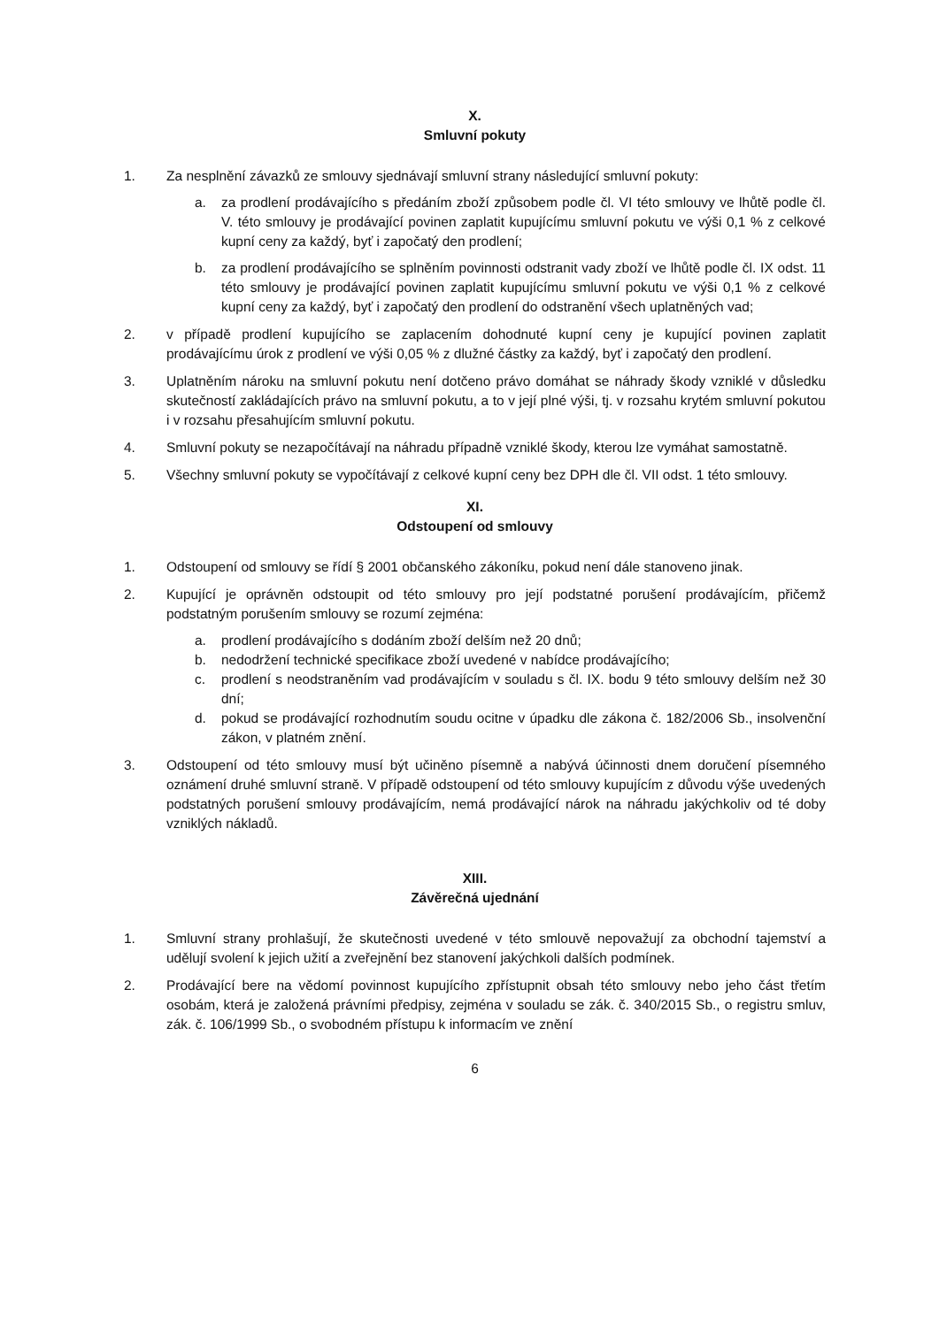X.
Smluvní pokuty
1. Za nesplnění závazků ze smlouvy sjednávají smluvní strany následující smluvní pokuty:
a. za prodlení prodávajícího s předáním zboží způsobem podle čl. VI této smlouvy ve lhůtě podle čl. V. této smlouvy je prodávající povinen zaplatit kupujícímu smluvní pokutu ve výši 0,1 % z celkové kupní ceny za každý, byť i započatý den prodlení;
b. za prodlení prodávajícího se splněním povinnosti odstranit vady zboží ve lhůtě podle čl. IX odst. 11 této smlouvy je prodávající povinen zaplatit kupujícímu smluvní pokutu ve výši 0,1 % z celkové kupní ceny za každý, byť i započatý den prodlení do odstranění všech uplatněných vad;
2. v případě prodlení kupujícího se zaplacením dohodnuté kupní ceny je kupující povinen zaplatit prodávajícímu úrok z prodlení ve výši 0,05 % z dlužné částky za každý, byť i započatý den prodlení.
3. Uplatněním nároku na smluvní pokutu není dotčeno právo domáhat se náhrady škody vzniklé v důsledku skutečností zakládajících právo na smluvní pokutu, a to v její plné výši, tj. v rozsahu krytém smluvní pokutou i v rozsahu přesahujícím smluvní pokutu.
4. Smluvní pokuty se nezapočítávají na náhradu případně vzniklé škody, kterou lze vymáhat samostatně.
5. Všechny smluvní pokuty se vypočítávají z celkové kupní ceny bez DPH dle čl. VII odst. 1 této smlouvy.
XI.
Odstoupení od smlouvy
1. Odstoupení od smlouvy se řídí § 2001 občanského zákoníku, pokud není dále stanoveno jinak.
2. Kupující je oprávněn odstoupit od této smlouvy pro její podstatné porušení prodávajícím, přičemž podstatným porušením smlouvy se rozumí zejména:
a. prodlení prodávajícího s dodáním zboží delším než 20 dnů;
b. nedodržení technické specifikace zboží uvedené v nabídce prodávajícího;
c. prodlení s neodstraněním vad prodávajícím v souladu s čl. IX. bodu 9 této smlouvy delším než 30 dní;
d. pokud se prodávající rozhodnutím soudu ocitne v úpadku dle zákona č. 182/2006 Sb., insolvenční zákon, v platném znění.
3. Odstoupení od této smlouvy musí být učiněno písemně a nabývá účinnosti dnem doručení písemného oznámení druhé smluvní straně. V případě odstoupení od této smlouvy kupujícím z důvodu výše uvedených podstatných porušení smlouvy prodávajícím, nemá prodávající nárok na náhradu jakýchkoliv od té doby vzniklých nákladů.
XIII.
Závěrečná ujednání
1. Smluvní strany prohlašují, že skutečnosti uvedené v této smlouvě nepovažují za obchodní tajemství a udělují svolení k jejich užití a zveřejnění bez stanovení jakýchkoli dalších podmínek.
2. Prodávající bere na vědomí povinnost kupujícího zpřístupnit obsah této smlouvy nebo jeho část třetím osobám, která je založená právními předpisy, zejména v souladu se zák. č. 340/2015 Sb., o registru smluv, zák. č. 106/1999 Sb., o svobodném přístupu k informacím ve znění
6